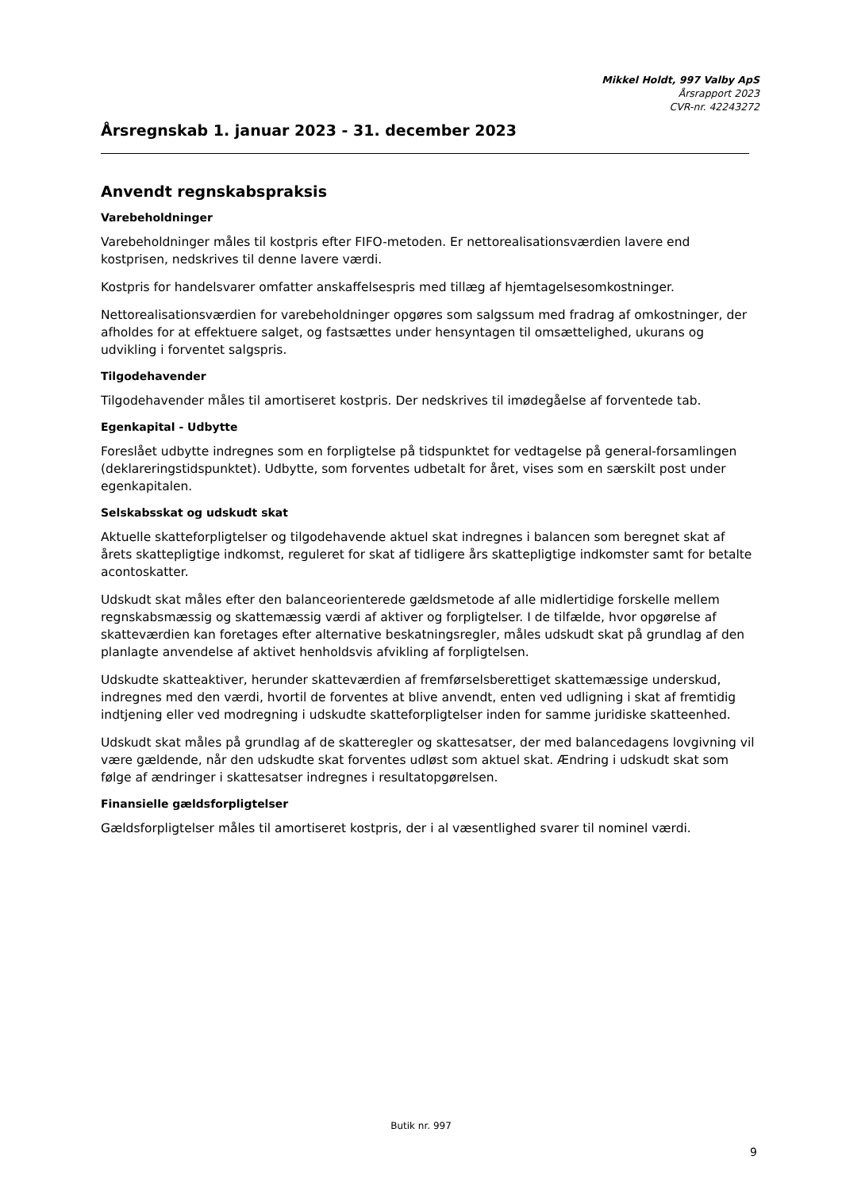Mikkel Holdt, 997 Valby ApS
Årsrapport 2023
CVR-nr. 42243272
Årsregnskab 1. januar 2023 - 31. december 2023
Anvendt regnskabspraksis
Varebeholdninger
Varebeholdninger måles til kostpris efter FIFO-metoden. Er nettorealisationsværdien lavere end kostprisen, nedskrives til denne lavere værdi.
Kostpris for handelsvarer omfatter anskaffelsespris med tillæg af hjemtagelsesomkostninger.
Nettorealisationsværdien for varebeholdninger opgøres som salgssum med fradrag af omkostninger, der afholdes for at effektuere salget, og fastsættes under hensyntagen til omsættelighed, ukurans og udvikling i forventet salgspris.
Tilgodehavender
Tilgodehavender måles til amortiseret kostpris. Der nedskrives til imødegåelse af forventede tab.
Egenkapital - Udbytte
Foreslået udbytte indregnes som en forpligtelse på tidspunktet for vedtagelse på general-forsamlingen (deklareringstidspunktet). Udbytte, som forventes udbetalt for året, vises som en særskilt post under egenkapitalen.
Selskabsskat og udskudt skat
Aktuelle skatteforpligtelser og tilgodehavende aktuel skat indregnes i balancen som beregnet skat af årets skattepligtige indkomst, reguleret for skat af tidligere års skattepligtige indkomster samt for betalte acontoskatter.
Udskudt skat måles efter den balanceorienterede gældsmetode af alle midlertidige forskelle mellem regnskabsmæssig og skattemæssig værdi af aktiver og forpligtelser. I de tilfælde, hvor opgørelse af skatteværdien kan foretages efter alternative beskatningsregler, måles udskudt skat på grundlag af den planlagte anvendelse af aktivet henholdsvis afvikling af forpligtelsen.
Udskudte skatteaktiver, herunder skatteværdien af fremførselsberettiget skattemæssige underskud, indregnes med den værdi, hvortil de forventes at blive anvendt, enten ved udligning i skat af fremtidig indtjening eller ved modregning i udskudte skatteforpligtelser inden for samme juridiske skatteenhed.
Udskudt skat måles på grundlag af de skatteregler og skattesatser, der med balancedagens lovgivning vil være gældende, når den udskudte skat forventes udløst som aktuel skat. Ændring i udskudt skat som følge af ændringer i skattesatser indregnes i resultatopgørelsen.
Finansielle gældsforpligtelser
Gældsforpligtelser måles til amortiseret kostpris, der i al væsentlighed svarer til nominel værdi.
Butik nr. 997
9